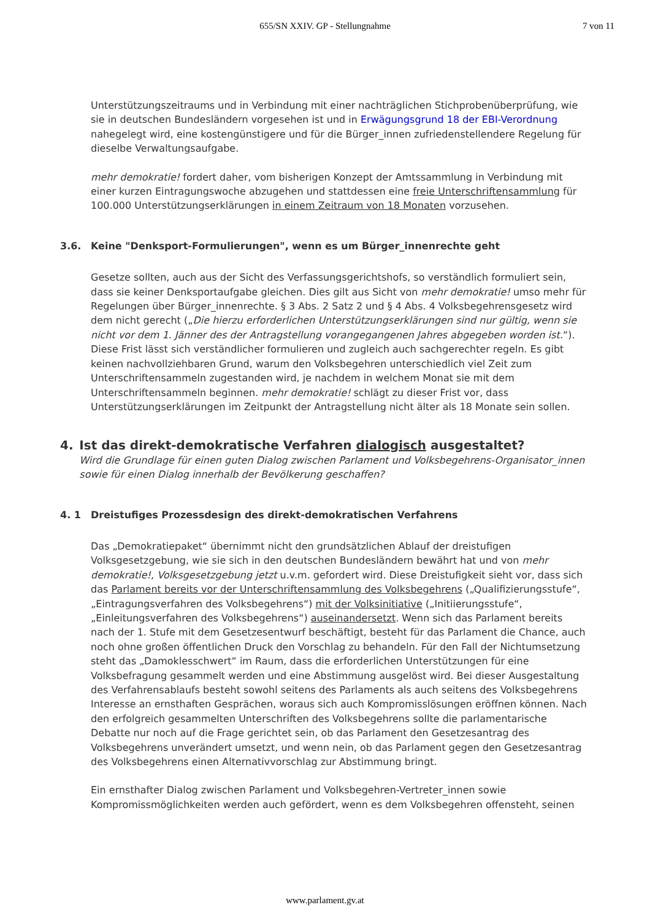655/SN XXIV. GP - Stellungnahme
7 von 11
Unterstützungszeitraums und in Verbindung mit einer nachträglichen Stichprobenüberprüfung, wie sie in deutschen Bundesländern vorgesehen ist und in Erwägungsgrund 18 der EBI-Verordnung nahegelegt wird, eine kostengünstigere und für die Bürger_innen zufriedenstellendere Regelung für dieselbe Verwaltungsaufgabe.
mehr demokratie! fordert daher, vom bisherigen Konzept der Amtssammlung in Verbindung mit einer kurzen Eintragungswoche abzugehen und stattdessen eine freie Unterschriftensammlung für 100.000 Unterstützungserklärungen in einem Zeitraum von 18 Monaten vorzusehen.
3.6. Keine "Denksport-Formulierungen", wenn es um Bürger_innenrechte geht
Gesetze sollten, auch aus der Sicht des Verfassungsgerichtshofs, so verständlich formuliert sein, dass sie keiner Denksportaufgabe gleichen. Dies gilt aus Sicht von mehr demokratie! umso mehr für Regelungen über Bürger_innenrechte. § 3 Abs. 2 Satz 2 und § 4 Abs. 4 Volksbegehrensgesetz wird dem nicht gerecht („Die hierzu erforderlichen Unterstützungserklärungen sind nur gültig, wenn sie nicht vor dem 1. Jänner des der Antragstellung vorangegangenen Jahres abgegeben worden ist.“). Diese Frist lässt sich verständlicher formulieren und zugleich auch sachgerechter regeln. Es gibt keinen nachvollziehbaren Grund, warum den Volksbegehren unterschiedlich viel Zeit zum Unterschriftensammeln zugestanden wird, je nachdem in welchem Monat sie mit dem Unterschriftensammeln beginnen. mehr demokratie! schlägt zu dieser Frist vor, dass Unterstützungserklärungen im Zeitpunkt der Antragstellung nicht älter als 18 Monate sein sollen.
4. Ist das direkt-demokratische Verfahren dialogisch ausgestaltet?
Wird die Grundlage für einen guten Dialog zwischen Parlament und Volksbegehrens-Organisator_innen sowie für einen Dialog innerhalb der Bevölkerung geschaffen?
4. 1 Dreistufiges Prozessdesign des direkt-demokratischen Verfahrens
Das „Demokratiepaket“ übernimmt nicht den grundsätzlichen Ablauf der dreistufigen Volksgesetzgebung, wie sie sich in den deutschen Bundesländern bewährt hat und von mehr demokratie!, Volksgesetzgebung jetzt u.v.m. gefordert wird. Diese Dreistufigkeit sieht vor, dass sich das Parlament bereits vor der Unterschriftensammlung des Volksbegehrens („Qualifizierungsstufe“, „Eintragungsverfahren des Volksbegehrens“) mit der Volksinitiative („Initiierungsstufe“, „Einleitungsverfahren des Volksbegehrens“) auseinandersetzt. Wenn sich das Parlament bereits nach der 1. Stufe mit dem Gesetzesentwurf beschäftigt, besteht für das Parlament die Chance, auch noch ohne großen öffentlichen Druck den Vorschlag zu behandeln. Für den Fall der Nichtumsetzung steht das „Damoklesschwert“ im Raum, dass die erforderlichen Unterstützungen für eine Volksbefragung gesammelt werden und eine Abstimmung ausgelöst wird. Bei dieser Ausgestaltung des Verfahrensablaufs besteht sowohl seitens des Parlaments als auch seitens des Volksbegehrens Interesse an ernsthaften Gesprächen, woraus sich auch Kompromisslösungen eröffnen können. Nach den erfolgreich gesammelten Unterschriften des Volksbegehrens sollte die parlamentarische Debatte nur noch auf die Frage gerichtet sein, ob das Parlament den Gesetzesantrag des Volksbegehrens unverändert umsetzt, und wenn nein, ob das Parlament gegen den Gesetzesantrag des Volksbegehrens einen Alternativvorschlag zur Abstimmung bringt.
Ein ernsthafter Dialog zwischen Parlament und Volksbegehren-Vertreter_innen sowie Kompromissmöglichkeiten werden auch gefördert, wenn es dem Volksbegehren offensteht, seinen
www.parlament.gv.at